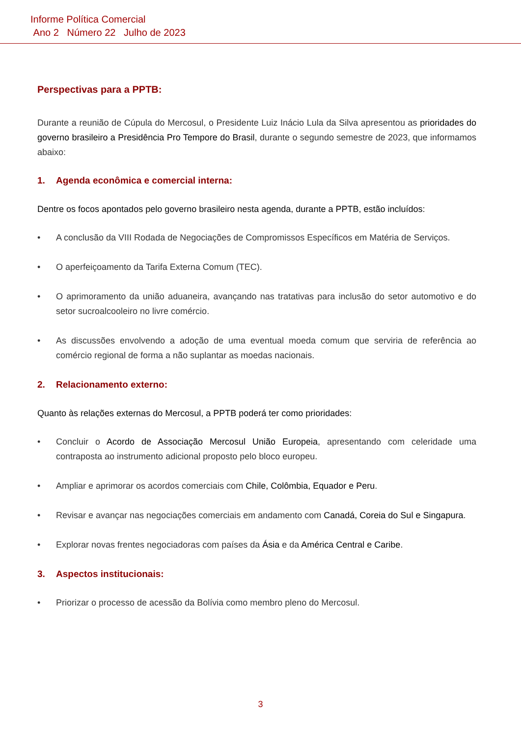Informe Política Comercial
Ano 2 Número 22 Julho de 2023
Perspectivas para a PPTB:
Durante a reunião de Cúpula do Mercosul, o Presidente Luiz Inácio Lula da Silva apresentou as prioridades do governo brasileiro a Presidência Pro Tempore do Brasil, durante o segundo semestre de 2023, que informamos abaixo:
1. Agenda econômica e comercial interna:
Dentre os focos apontados pelo governo brasileiro nesta agenda, durante a PPTB, estão incluídos:
• A conclusão da VIII Rodada de Negociações de Compromissos Específicos em Matéria de Serviços.
• O aperfeiçoamento da Tarifa Externa Comum (TEC).
• O aprimoramento da união aduaneira, avançando nas tratativas para inclusão do setor automotivo e do setor sucroalcooleiro no livre comércio.
• As discussões envolvendo a adoção de uma eventual moeda comum que serviria de referência ao comércio regional de forma a não suplantar as moedas nacionais.
2. Relacionamento externo:
Quanto às relações externas do Mercosul, a PPTB poderá ter como prioridades:
• Concluir o Acordo de Associação Mercosul União Europeia, apresentando com celeridade uma contraposta ao instrumento adicional proposto pelo bloco europeu.
• Ampliar e aprimorar os acordos comerciais com Chile, Colômbia, Equador e Peru.
• Revisar e avançar nas negociações comerciais em andamento com Canadá, Coreia do Sul e Singapura.
• Explorar novas frentes negociadoras com países da Ásia e da América Central e Caribe.
3. Aspectos institucionais:
• Priorizar o processo de acessão da Bolívia como membro pleno do Mercosul.
3